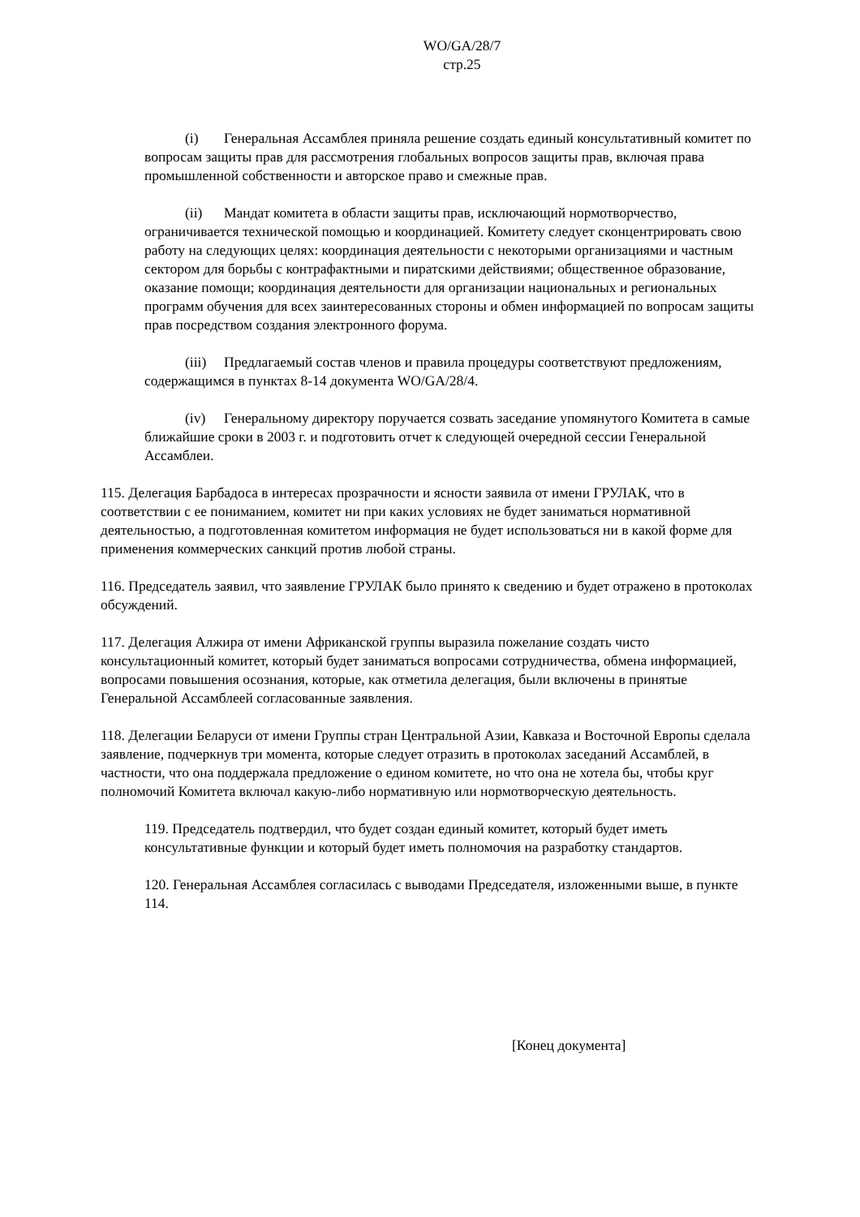WO/GA/28/7
стр.25
(i) Генеральная Ассамблея приняла решение создать единый консультативный комитет по вопросам защиты прав для рассмотрения глобальных вопросов защиты прав, включая права промышленной собственности и авторское право и смежные прав.
(ii) Мандат комитета в области защиты прав, исключающий нормотворчество, ограничивается технической помощью и координацией. Комитету следует сконцентрировать свою работу на следующих целях: координация деятельности с некоторыми организациями и частным сектором для борьбы с контрафактными и пиратскими действиями; общественное образование, оказание помощи; координация деятельности для организации национальных и региональных программ обучения для всех заинтересованных стороны и обмен информацией по вопросам защиты прав посредством создания электронного форума.
(iii) Предлагаемый состав членов и правила процедуры соответствуют предложениям, содержащимся в пунктах 8-14 документа WO/GA/28/4.
(iv) Генеральному директору поручается созвать заседание упомянутого Комитета в самые ближайшие сроки в 2003 г. и подготовить отчет к следующей очередной сессии Генеральной Ассамблеи.
115. Делегация Барбадоса в интересах прозрачности и ясности заявила от имени ГРУЛАК, что в соответствии с ее пониманием, комитет ни при каких условиях не будет заниматься нормативной деятельностью, а подготовленная комитетом информация не будет использоваться ни в какой форме для применения коммерческих санкций против любой страны.
116. Председатель заявил, что заявление ГРУЛАК было принято к сведению и будет отражено в протоколах обсуждений.
117. Делегация Алжира от имени Африканской группы выразила пожелание создать чисто консультационный комитет, который будет заниматься вопросами сотрудничества, обмена информацией, вопросами повышения осознания, которые, как отметила делегация, были включены в принятые Генеральной Ассамблеей согласованные заявления.
118. Делегации Беларуси от имени Группы стран Центральной Азии, Кавказа и Восточной Европы сделала заявление, подчеркнув три момента, которые следует отразить в протоколах заседаний Ассамблей, в частности, что она поддержала предложение о едином комитете, но что она не хотела бы, чтобы круг полномочий Комитета включал какую-либо нормативную или нормотворческую деятельность.
119. Председатель подтвердил, что будет создан единый комитет, который будет иметь консультативные функции и который будет иметь полномочия на разработку стандартов.
120. Генеральная Ассамблея согласилась с выводами Председателя, изложенными выше, в пункте 114.
[Конец документа]